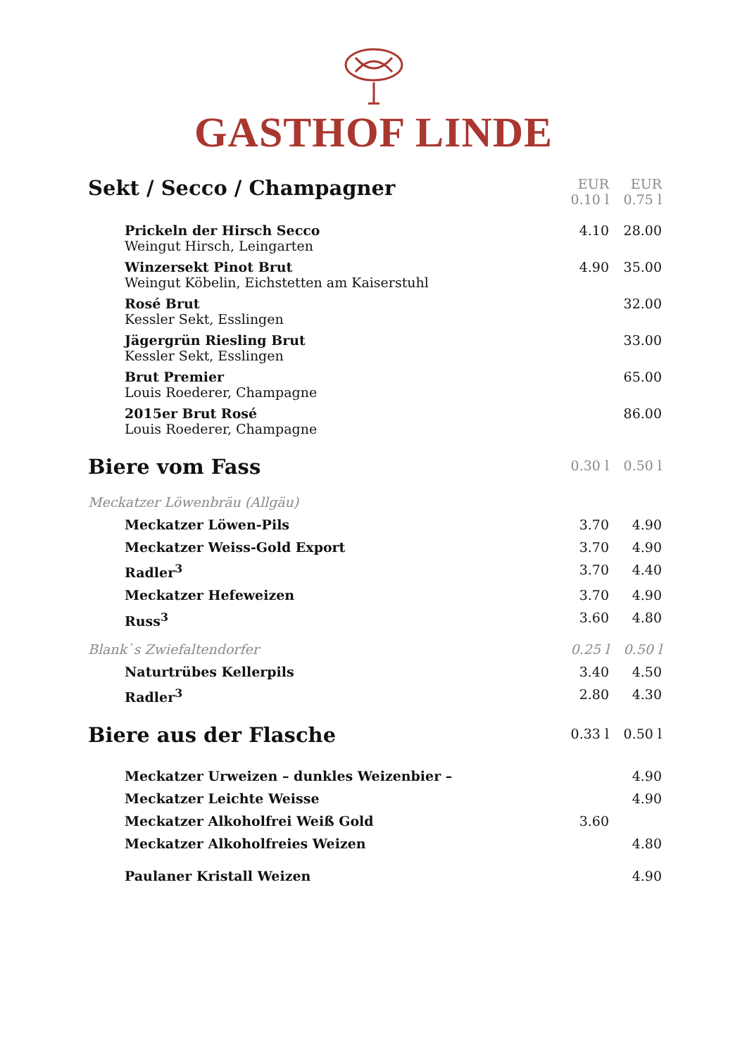GASTHOF LINDE
| Sekt / Secco / Champagner | EUR 0.10 l | EUR 0.75 l |
| --- | --- | --- |
| Prickeln der Hirsch Secco Weingut Hirsch, Leingarten | 4.10 | 28.00 |
| Winzersekt Pinot Brut Weingut Köbelin, Eichstetten am Kaiserstuhl | 4.90 | 35.00 |
| Rosé Brut Kessler Sekt, Esslingen | | 32.00 |
| Jägergrün Riesling Brut Kessler Sekt, Esslingen | | 33.00 |
| Brut Premier Louis Roederer, Champagne | | 65.00 |
| 2015er Brut Rosé Louis Roederer, Champagne | | 86.00 |
| Biere vom Fass | 0.30 l | 0.50 l |
| Meckatzer Löwenbräu (Allgäu) | | |
| Meckatzer Löwen-Pils | 3.70 | 4.90 |
| Meckatzer Weiss-Gold Export | 3.70 | 4.90 |
| Radler<sup>3</sup> | 3.70 | 4.40 |
| Meckatzer Hefeweizen | 3.70 | 4.90 |
| Russ<sup>3</sup> | 3.60 | 4.80 |
| Blank`s Zwiefaltendorfer | 0.25 l | 0.50 l |
| Naturtrübes Kellerpils | 3.40 | 4.50 |
| Radler<sup>3</sup> | 2.80 | 4.30 |
| Biere aus der Flasche | 0.33 l | 0.50 l |
| Meckatzer Urweizen – dunkles Weizenbier – | | 4.90 |
| Meckatzer Leichte Weisse | | 4.90 |
| Meckatzer Alkoholfrei Weiß Gold | 3.60 | |
| Meckatzer Alkoholfreies Weizen | | 4.80 |
| Paulaner Kristall Weizen | | 4.90 |